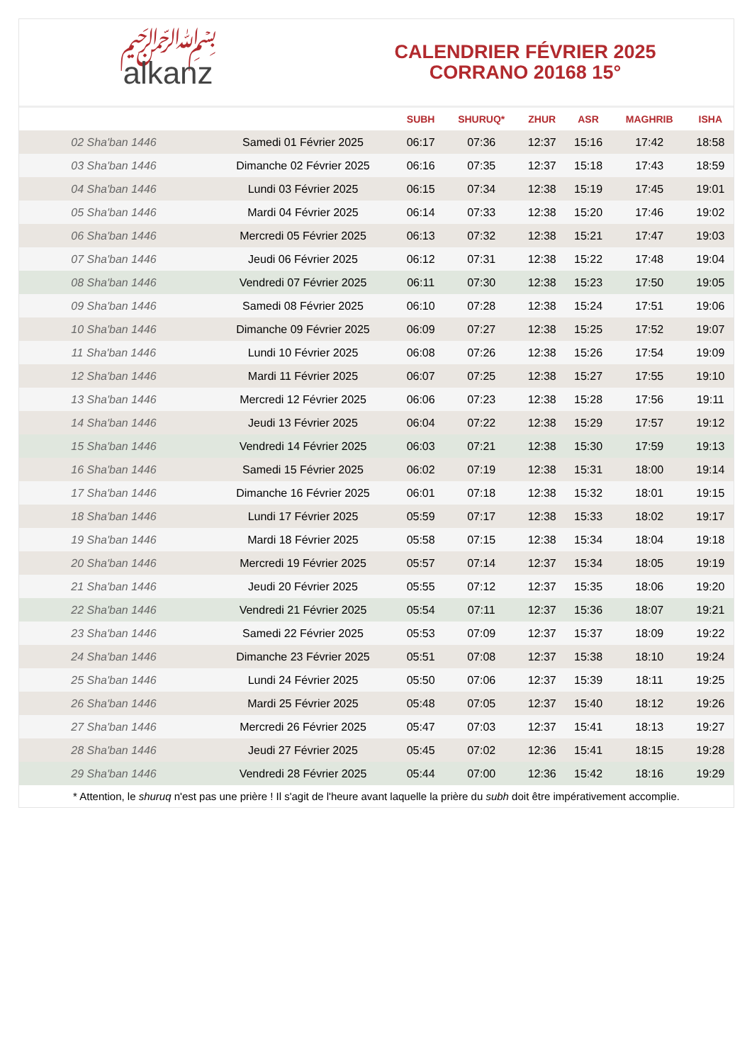﷽
alkanz
CALENDRIER FÉVRIER 2025
CORRANO 20168 15°
| | | SUBH | SHURUQ* | ZHUR | ASR | MAGHRIB | ISHA |
| --- | --- | --- | --- | --- | --- | --- | --- |
| 02 Sha'ban 1446 | Samedi 01 Février 2025 | 06:17 | 07:36 | 12:37 | 15:16 | 17:42 | 18:58 |
| 03 Sha'ban 1446 | Dimanche 02 Février 2025 | 06:16 | 07:35 | 12:37 | 15:18 | 17:43 | 18:59 |
| 04 Sha'ban 1446 | Lundi 03 Février 2025 | 06:15 | 07:34 | 12:38 | 15:19 | 17:45 | 19:01 |
| 05 Sha'ban 1446 | Mardi 04 Février 2025 | 06:14 | 07:33 | 12:38 | 15:20 | 17:46 | 19:02 |
| 06 Sha'ban 1446 | Mercredi 05 Février 2025 | 06:13 | 07:32 | 12:38 | 15:21 | 17:47 | 19:03 |
| 07 Sha'ban 1446 | Jeudi 06 Février 2025 | 06:12 | 07:31 | 12:38 | 15:22 | 17:48 | 19:04 |
| 08 Sha'ban 1446 | Vendredi 07 Février 2025 | 06:11 | 07:30 | 12:38 | 15:23 | 17:50 | 19:05 |
| 09 Sha'ban 1446 | Samedi 08 Février 2025 | 06:10 | 07:28 | 12:38 | 15:24 | 17:51 | 19:06 |
| 10 Sha'ban 1446 | Dimanche 09 Février 2025 | 06:09 | 07:27 | 12:38 | 15:25 | 17:52 | 19:07 |
| 11 Sha'ban 1446 | Lundi 10 Février 2025 | 06:08 | 07:26 | 12:38 | 15:26 | 17:54 | 19:09 |
| 12 Sha'ban 1446 | Mardi 11 Février 2025 | 06:07 | 07:25 | 12:38 | 15:27 | 17:55 | 19:10 |
| 13 Sha'ban 1446 | Mercredi 12 Février 2025 | 06:06 | 07:23 | 12:38 | 15:28 | 17:56 | 19:11 |
| 14 Sha'ban 1446 | Jeudi 13 Février 2025 | 06:04 | 07:22 | 12:38 | 15:29 | 17:57 | 19:12 |
| 15 Sha'ban 1446 | Vendredi 14 Février 2025 | 06:03 | 07:21 | 12:38 | 15:30 | 17:59 | 19:13 |
| 16 Sha'ban 1446 | Samedi 15 Février 2025 | 06:02 | 07:19 | 12:38 | 15:31 | 18:00 | 19:14 |
| 17 Sha'ban 1446 | Dimanche 16 Février 2025 | 06:01 | 07:18 | 12:38 | 15:32 | 18:01 | 19:15 |
| 18 Sha'ban 1446 | Lundi 17 Février 2025 | 05:59 | 07:17 | 12:38 | 15:33 | 18:02 | 19:17 |
| 19 Sha'ban 1446 | Mardi 18 Février 2025 | 05:58 | 07:15 | 12:38 | 15:34 | 18:04 | 19:18 |
| 20 Sha'ban 1446 | Mercredi 19 Février 2025 | 05:57 | 07:14 | 12:37 | 15:34 | 18:05 | 19:19 |
| 21 Sha'ban 1446 | Jeudi 20 Février 2025 | 05:55 | 07:12 | 12:37 | 15:35 | 18:06 | 19:20 |
| 22 Sha'ban 1446 | Vendredi 21 Février 2025 | 05:54 | 07:11 | 12:37 | 15:36 | 18:07 | 19:21 |
| 23 Sha'ban 1446 | Samedi 22 Février 2025 | 05:53 | 07:09 | 12:37 | 15:37 | 18:09 | 19:22 |
| 24 Sha'ban 1446 | Dimanche 23 Février 2025 | 05:51 | 07:08 | 12:37 | 15:38 | 18:10 | 19:24 |
| 25 Sha'ban 1446 | Lundi 24 Février 2025 | 05:50 | 07:06 | 12:37 | 15:39 | 18:11 | 19:25 |
| 26 Sha'ban 1446 | Mardi 25 Février 2025 | 05:48 | 07:05 | 12:37 | 15:40 | 18:12 | 19:26 |
| 27 Sha'ban 1446 | Mercredi 26 Février 2025 | 05:47 | 07:03 | 12:37 | 15:41 | 18:13 | 19:27 |
| 28 Sha'ban 1446 | Jeudi 27 Février 2025 | 05:45 | 07:02 | 12:36 | 15:41 | 18:15 | 19:28 |
| 29 Sha'ban 1446 | Vendredi 28 Février 2025 | 05:44 | 07:00 | 12:36 | 15:42 | 18:16 | 19:29 |
* Attention, le shuruq n'est pas une prière ! Il s'agit de l'heure avant laquelle la prière du subh doit être impérativement accomplie.